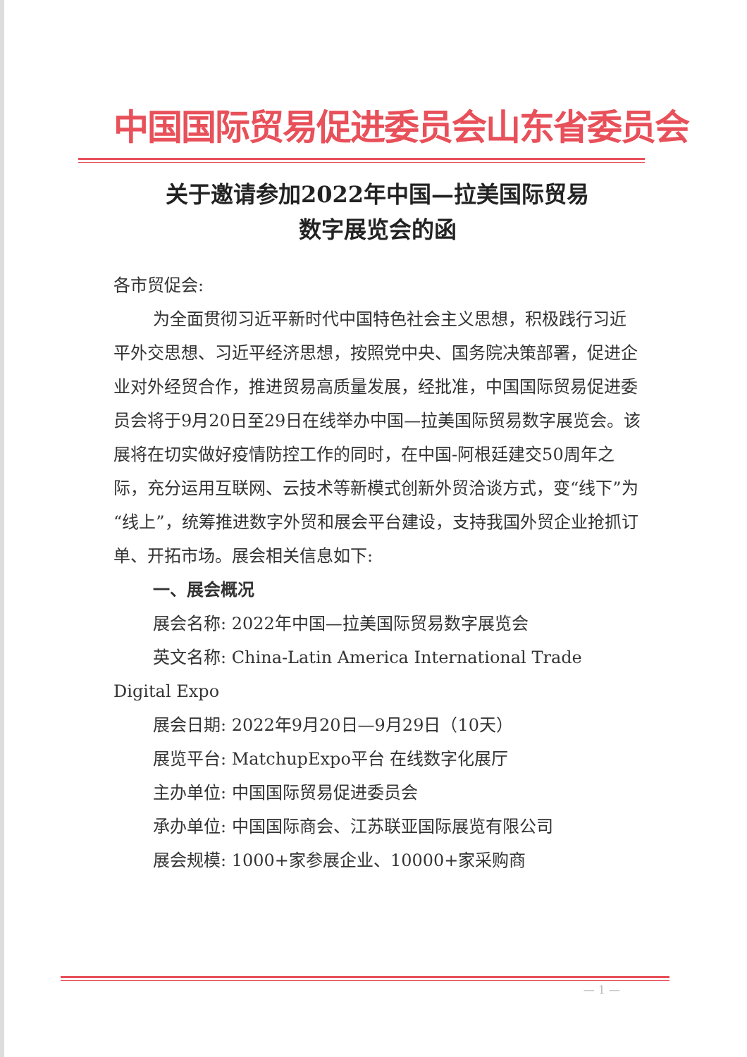中国国际贸易促进委员会山东省委员会
关于邀请参加2022年中国—拉美国际贸易
数字展览会的函
各市贸促会:
为全面贯彻习近平新时代中国特色社会主义思想，积极践行习近平外交思想、习近平经济思想，按照党中央、国务院决策部署，促进企业对外经贸合作，推进贸易高质量发展，经批准，中国国际贸易促进委员会将于9月20日至29日在线举办中国—拉美国际贸易数字展览会。该展将在切实做好疫情防控工作的同时，在中国-阿根廷建交50周年之际，充分运用互联网、云技术等新模式创新外贸洽谈方式，变“线下”为“线上”，统筹推进数字外贸和展会平台建设，支持我国外贸企业抢抓订单、开拓市场。展会相关信息如下:
一、展会概况
展会名称: 2022年中国—拉美国际贸易数字展览会
英文名称: China-Latin America International Trade Digital Expo
展会日期: 2022年9月20日—9月29日（10天）
展览平台: MatchupExpo平台 在线数字化展厅
主办单位: 中国国际贸易促进委员会
承办单位: 中国国际商会、江苏联亚国际展览有限公司
展会规模: 1000+家参展企业、10000+家采购商
— 1 —